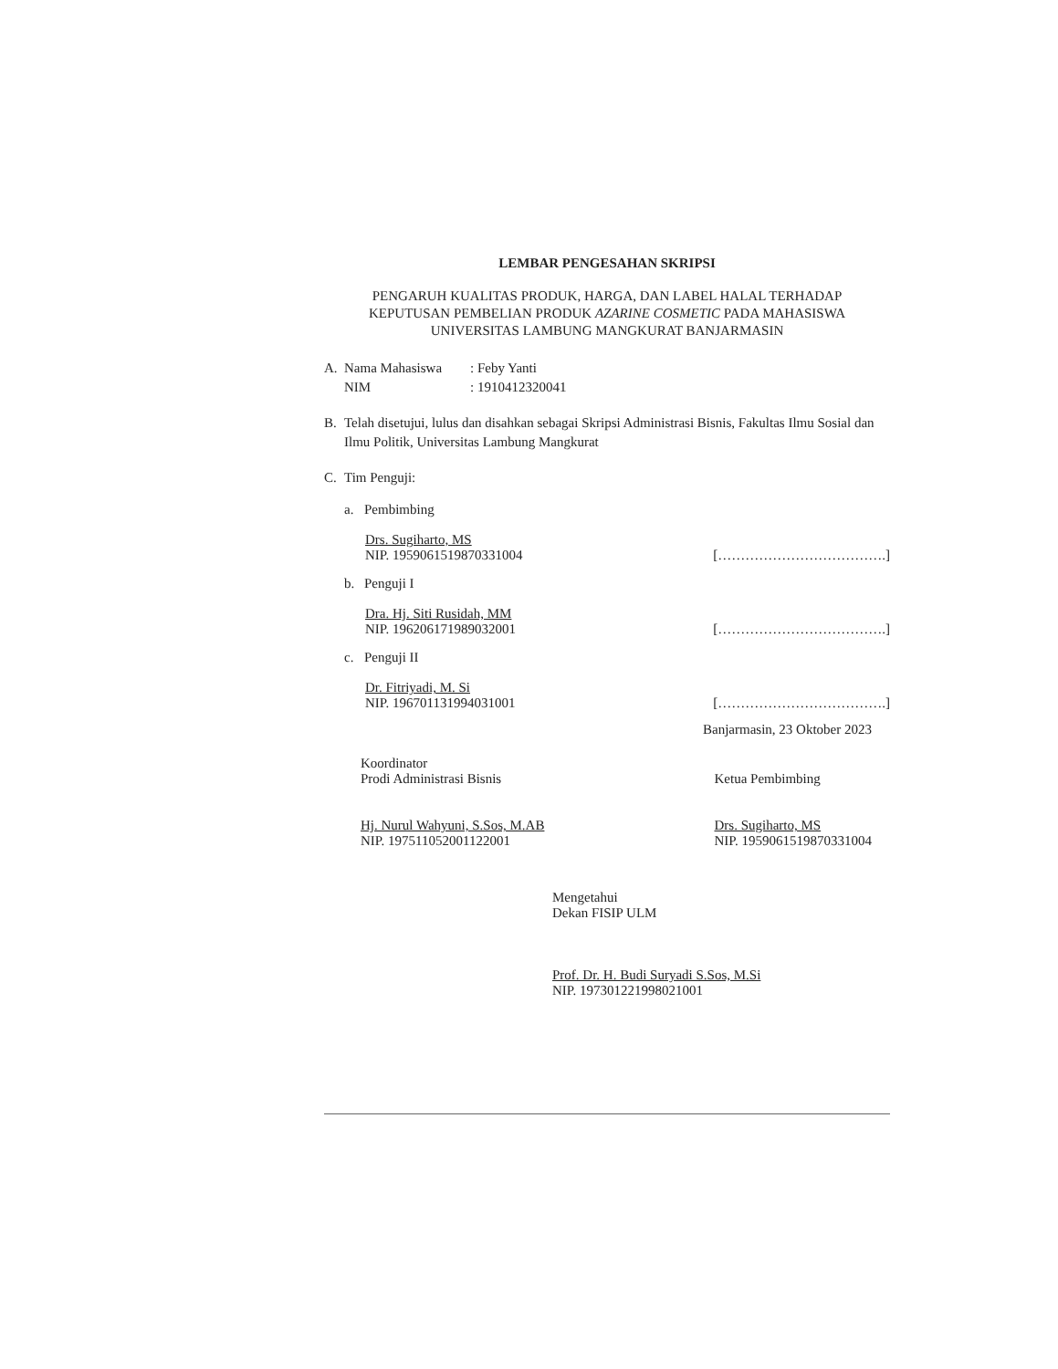LEMBAR PENGESAHAN SKRIPSI
PENGARUH KUALITAS PRODUK, HARGA, DAN LABEL HALAL TERHADAP
KEPUTUSAN PEMBELIAN PRODUK AZARINE COSMETIC PADA MAHASISWA
UNIVERSITAS LAMBUNG MANGKURAT BANJARMASIN
A. Nama Mahasiswa: Feby Yanti
NIM: 1910412320041
B. Telah disetujui, lulus dan disahkan sebagai Skripsi Administrasi Bisnis, Fakultas Ilmu Sosial dan Ilmu Politik, Universitas Lambung Mangkurat
C. Tim Penguji:
a. Pembimbing
Drs. Sugiharto, MS
NIP. 195906151987033100­4
[……………………………….]
b. Penguji I
Dra. Hj. Siti Rusidah, MM
NIP. 196206171989032001
[……………………………….]
c. Penguji II
Dr. Fitriyadi, M. Si
NIP. 196701131994031001
[……………………………….]
Banjarmasin, 23 Oktober 2023
Koordinator
Prodi Administrasi Bisnis
Hj. Nurul Wahyuni, S.Sos, M.AB
NIP. 197511052001122001
Ketua Pembimbing
Drs. Sugiharto, MS
NIP. 195906151987033100­4
Mengetahui
Dekan FISIP ULM
Prof. Dr. H. Budi Suryadi S.Sos, M.Si
NIP. 197301221998021001